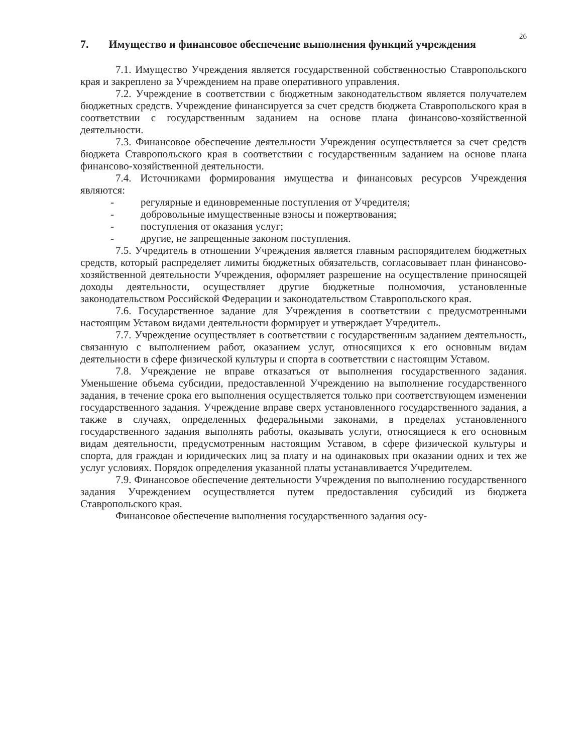26
7. Имущество и финансовое обеспечение выполнения функций учреждения
7.1. Имущество Учреждения является государственной собственностью Ставропольского края и закреплено за Учреждением на праве оперативного управления.
7.2. Учреждение в соответствии с бюджетным законодательством является получателем бюджетных средств. Учреждение финансируется за счет средств бюджета Ставропольского края в соответствии с государственным заданием на основе плана финансово-хозяйственной деятельности.
7.3. Финансовое обеспечение деятельности Учреждения осуществляется за счет средств бюджета Ставропольского края в соответствии с государственным заданием на основе плана финансово-хозяйственной деятельности.
7.4. Источниками формирования имущества и финансовых ресурсов Учреждения являются:
- регулярные и единовременные поступления от Учредителя;
- добровольные имущественные взносы и пожертвования;
- поступления от оказания услуг;
- другие, не запрещенные законом поступления.
7.5. Учредитель в отношении Учреждения является главным распорядителем бюджетных средств, который распределяет лимиты бюджетных обязательств, согласовывает план финансово-хозяйственной деятельности Учреждения, оформляет разрешение на осуществление приносящей доходы деятельности, осуществляет другие бюджетные полномочия, установленные законодательством Российской Федерации и законодательством Ставропольского края.
7.6. Государственное задание для Учреждения в соответствии с предусмотренными настоящим Уставом видами деятельности формирует и утверждает Учредитель.
7.7. Учреждение осуществляет в соответствии с государственным заданием деятельность, связанную с выполнением работ, оказанием услуг, относящихся к его основным видам деятельности в сфере физической культуры и спорта в соответствии с настоящим Уставом.
7.8. Учреждение не вправе отказаться от выполнения государственного задания. Уменьшение объема субсидии, предоставленной Учреждению на выполнение государственного задания, в течение срока его выполнения осуществляется только при соответствующем изменении государственного задания. Учреждение вправе сверх установленного государственного задания, а также в случаях, определенных федеральными законами, в пределах установленного государственного задания выполнять работы, оказывать услуги, относящиеся к его основным видам деятельности, предусмотренным настоящим Уставом, в сфере физической культуры и спорта, для граждан и юридических лиц за плату и на одинаковых при оказании одних и тех же услуг условиях. Порядок определения указанной платы устанавливается Учредителем.
7.9. Финансовое обеспечение деятельности Учреждения по выполнению государственного задания Учреждением осуществляется путем предоставления субсидий из бюджета Ставропольского края.
Финансовое обеспечение выполнения государственного задания осу-